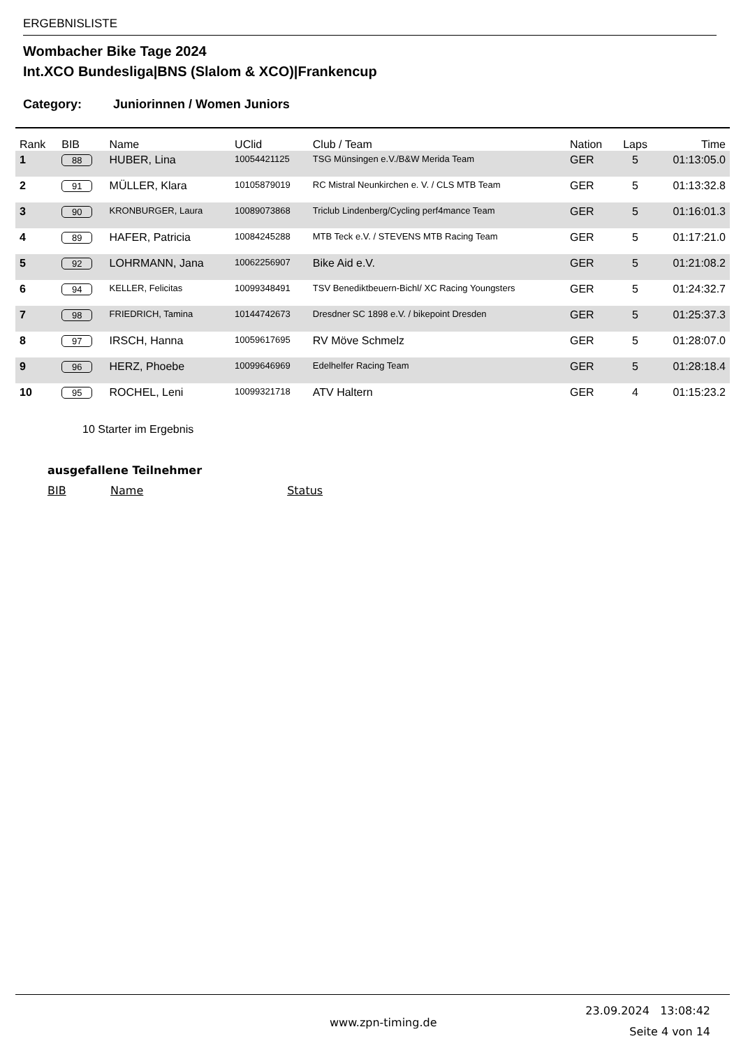ERGEBNISLISTE
Wombacher Bike Tage 2024
Int.XCO Bundesliga|BNS (Slalom & XCO)|Frankencup
Category: Juniorinnen / Women Juniors
| Rank | BIB | Name | UClid | Club / Team | Nation | Laps | Time |
| --- | --- | --- | --- | --- | --- | --- | --- |
| 1 | 88 | HUBER, Lina | 10054421125 | TSG Münsingen e.V./B&W Merida Team | GER | 5 | 01:13:05.0 |
| 2 | 91 | MÜLLER, Klara | 10105879019 | RC Mistral Neunkirchen e. V. / CLS MTB Team | GER | 5 | 01:13:32.8 |
| 3 | 90 | KRONBURGER, Laura | 10089073868 | Triclub Lindenberg/Cycling perf4mance Team | GER | 5 | 01:16:01.3 |
| 4 | 89 | HAFER, Patricia | 10084245288 | MTB Teck e.V. / STEVENS MTB Racing Team | GER | 5 | 01:17:21.0 |
| 5 | 92 | LOHRMANN, Jana | 10062256907 | Bike Aid e.V. | GER | 5 | 01:21:08.2 |
| 6 | 94 | KELLER, Felicitas | 10099348491 | TSV Benediktbeuern-Bichl/ XC Racing Youngsters | GER | 5 | 01:24:32.7 |
| 7 | 98 | FRIEDRICH, Tamina | 10144742673 | Dresdner SC 1898 e.V. / bikepoint Dresden | GER | 5 | 01:25:37.3 |
| 8 | 97 | IRSCH, Hanna | 10059617695 | RV Möve Schmelz | GER | 5 | 01:28:07.0 |
| 9 | 96 | HERZ, Phoebe | 10099646969 | Edelhelfer Racing Team | GER | 5 | 01:28:18.4 |
| 10 | 95 | ROCHEL, Leni | 10099321718 | ATV Haltern | GER | 4 | 01:15:23.2 |
10 Starter im Ergebnis
ausgefallene Teilnehmer
BIB Name Status
www.zpn-timing.de 23.09.2024 13:08:42
Seite 4 von 14